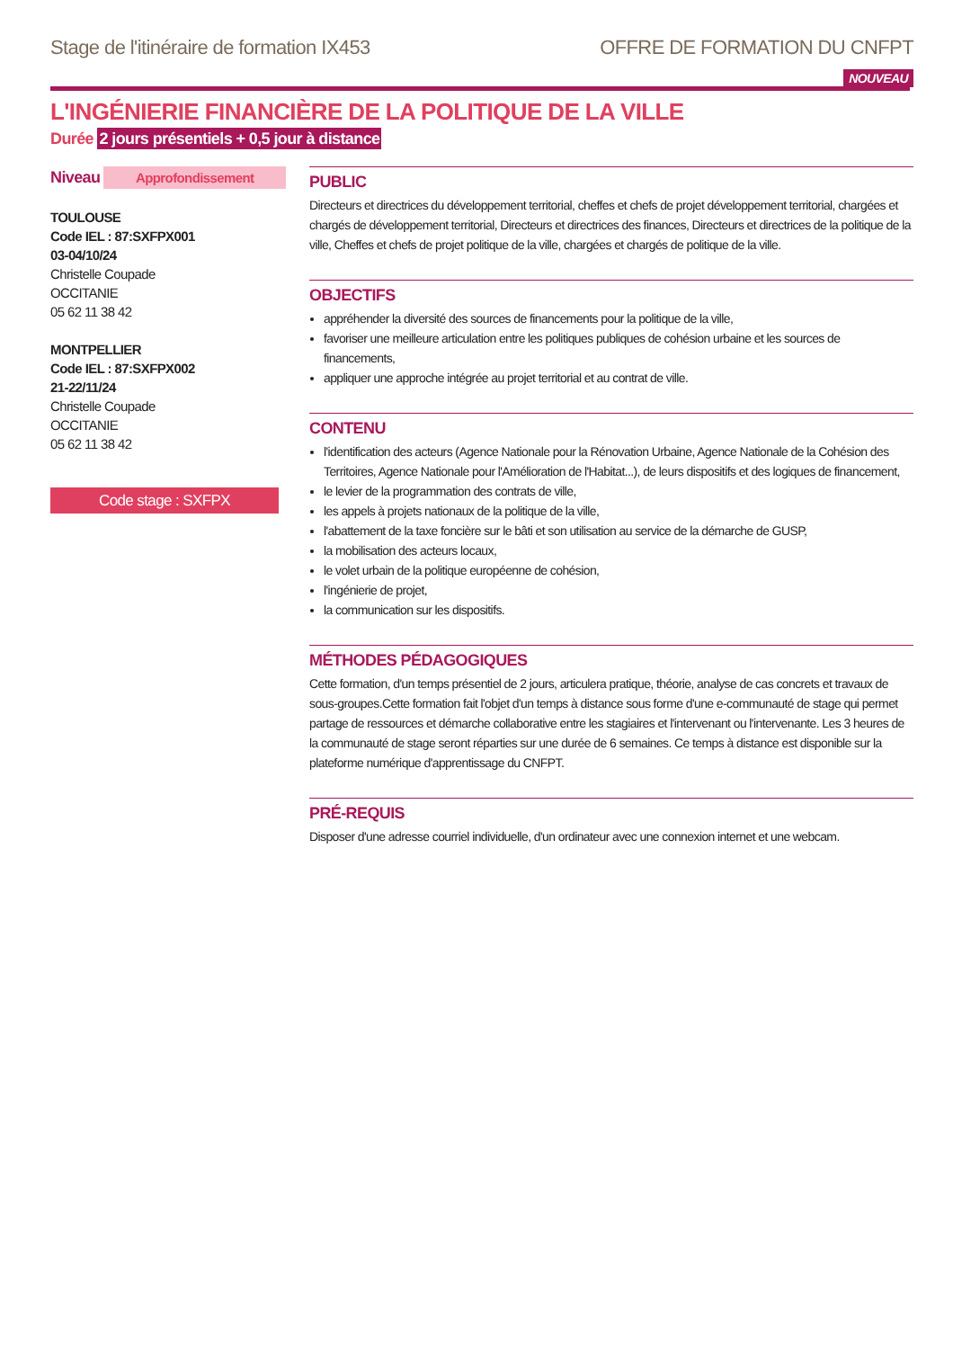Stage de l'itinéraire de formation IX453
OFFRE DE FORMATION DU CNFPT
NOUVEAU
L'INGÉNIERIE FINANCIÈRE DE LA POLITIQUE DE LA VILLE
Durée 2 jours présentiels + 0,5 jour à distance
Niveau Approfondissement
TOULOUSE
Code IEL : 87:SXFPX001
03-04/10/24
Christelle Coupade
OCCITANIE
05 62 11 38 42
MONTPELLIER
Code IEL : 87:SXFPX002
21-22/11/24
Christelle Coupade
OCCITANIE
05 62 11 38 42
Code stage : SXFPX
PUBLIC
Directeurs et directrices du développement territorial, cheffes et chefs de projet développement territorial, chargées et chargés de développement territorial, Directeurs et directrices des finances, Directeurs et directrices de la politique de la ville, Cheffes et chefs de projet politique de la ville, chargées et chargés de politique de la ville.
OBJECTIFS
appréhender la diversité des sources de financements pour la politique de la ville,
favoriser une meilleure articulation entre les politiques publiques de cohésion urbaine et les sources de financements,
appliquer une approche intégrée au projet territorial et au contrat de ville.
CONTENU
l'identification des acteurs (Agence Nationale pour la Rénovation Urbaine, Agence Nationale de la Cohésion des Territoires, Agence Nationale pour l'Amélioration de l'Habitat...), de leurs dispositifs et des logiques de financement,
le levier de la programmation des contrats de ville,
les appels à projets nationaux de la politique de la ville,
l'abattement de la taxe foncière sur le bâti et son utilisation au service de la démarche de GUSP,
la mobilisation des acteurs locaux,
le volet urbain de la politique européenne de cohésion,
l'ingénierie de projet,
la communication sur les dispositifs.
MÉTHODES PÉDAGOGIQUES
Cette formation, d'un temps présentiel de 2 jours, articulera pratique, théorie, analyse de cas concrets et travaux de sous-groupes.Cette formation fait l'objet d'un temps à distance sous forme d'une e-communauté de stage qui permet partage de ressources et démarche collaborative entre les stagiaires et l'intervenant ou l'intervenante. Les 3 heures de la communauté de stage seront réparties sur une durée de 6 semaines. Ce temps à distance est disponible sur la plateforme numérique d'apprentissage du CNFPT.
PRÉ-REQUIS
Disposer d'une adresse courriel individuelle, d'un ordinateur avec une connexion internet et une webcam.